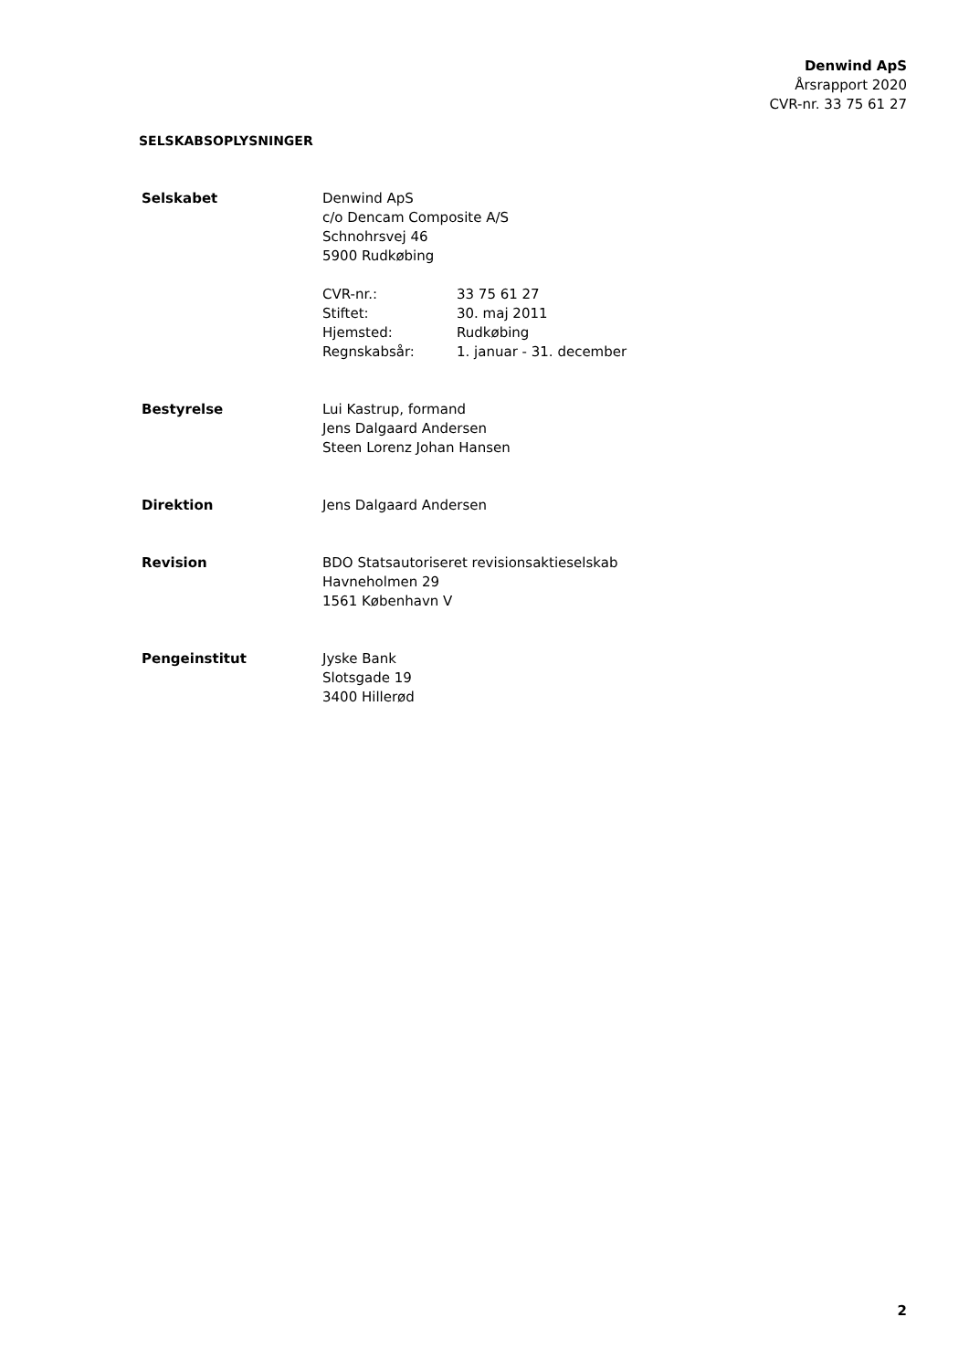Denwind ApS
Årsrapport 2020
CVR-nr. 33 75 61 27
SELSKABSOPLYSNINGER
Selskabet Denwind ApS
c/o Dencam Composite A/S
Schnohrsvej 46
5900 Rudkøbing
CVR-nr.: 33 75 61 27 Stiftet: 30. maj 2011 Hjemsted: Rudkøbing Regnskabsår: 1. januar - 31. december
Bestyrelse Lui Kastrup, formand
Jens Dalgaard Andersen
Steen Lorenz Johan Hansen
Direktion Jens Dalgaard Andersen
Revision BDO Statsautoriseret revisionsaktieselskab
Havneholmen 29
1561 København V
Pengeinstitut Jyske Bank
Slotsgade 19
3400 Hillerød
2